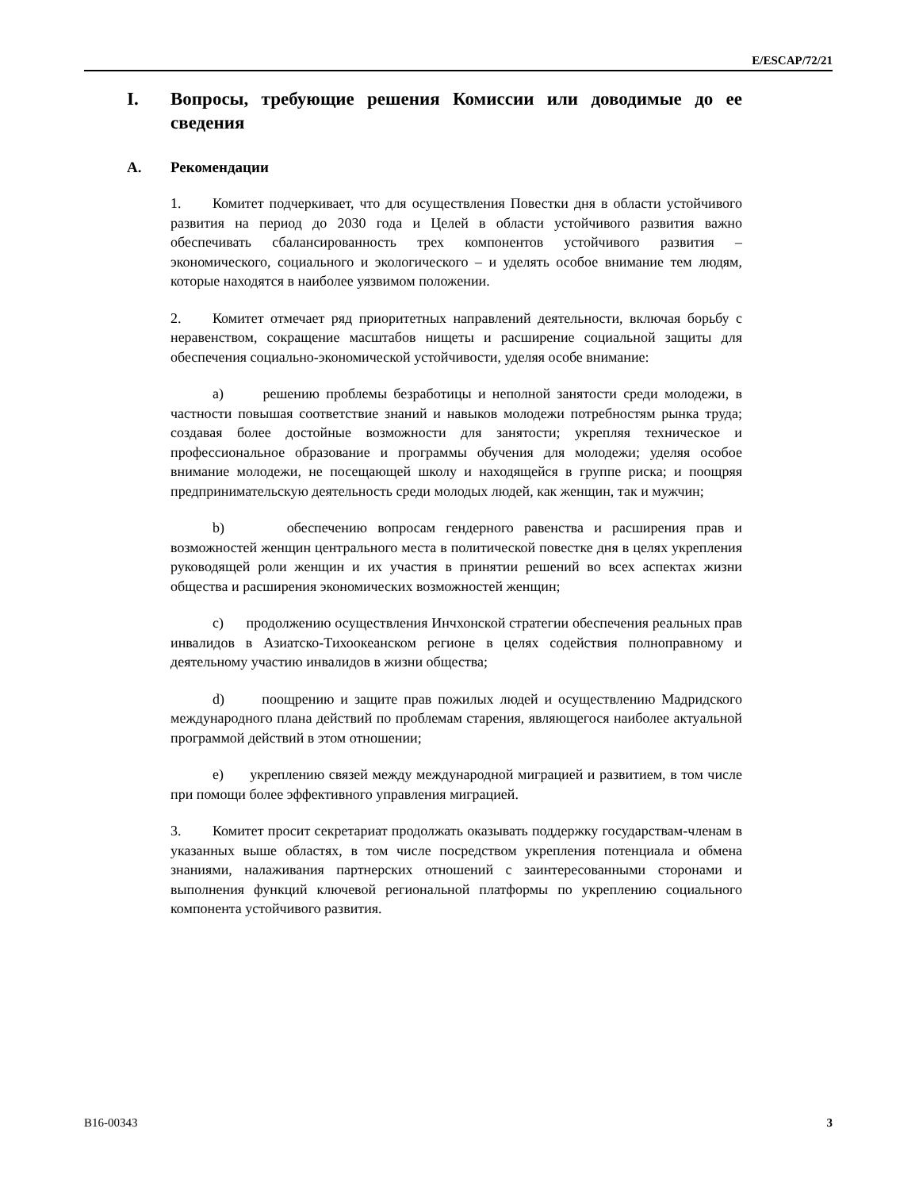E/ESCAP/72/21
I. Вопросы, требующие решения Комиссии или доводимые до ее сведения
A. Рекомендации
1. Комитет подчеркивает, что для осуществления Повестки дня в области устойчивого развития на период до 2030 года и Целей в области устойчивого развития важно обеспечивать сбалансированность трех компонентов устойчивого развития – экономического, социального и экологического – и уделять особое внимание тем людям, которые находятся в наиболее уязвимом положении.
2. Комитет отмечает ряд приоритетных направлений деятельности, включая борьбу с неравенством, сокращение масштабов нищеты и расширение социальной защиты для обеспечения социально-экономической устойчивости, уделяя особе внимание:
a) решению проблемы безработицы и неполной занятости среди молодежи, в частности повышая соответствие знаний и навыков молодежи потребностям рынка труда; создавая более достойные возможности для занятости; укрепляя техническое и профессиональное образование и программы обучения для молодежи; уделяя особое внимание молодежи, не посещающей школу и находящейся в группе риска; и поощряя предпринимательскую деятельность среди молодых людей, как женщин, так и мужчин;
b) обеспечению вопросам гендерного равенства и расширения прав и возможностей женщин центрального места в политической повестке дня в целях укрепления руководящей роли женщин и их участия в принятии решений во всех аспектах жизни общества и расширения экономических возможностей женщин;
c) продолжению осуществления Инчхонской стратегии обеспечения реальных прав инвалидов в Азиатско-Тихоокеанском регионе в целях содействия полноправному и деятельному участию инвалидов в жизни общества;
d) поощрению и защите прав пожилых людей и осуществлению Мадридского международного плана действий по проблемам старения, являющегося наиболее актуальной программой действий в этом отношении;
e) укреплению связей между международной миграцией и развитием, в том числе при помощи более эффективного управления миграцией.
3. Комитет просит секретариат продолжать оказывать поддержку государствам-членам в указанных выше областях, в том числе посредством укрепления потенциала и обмена знаниями, налаживания партнерских отношений с заинтересованными сторонами и выполнения функций ключевой региональной платформы по укреплению социального компонента устойчивого развития.
B16-00343 3